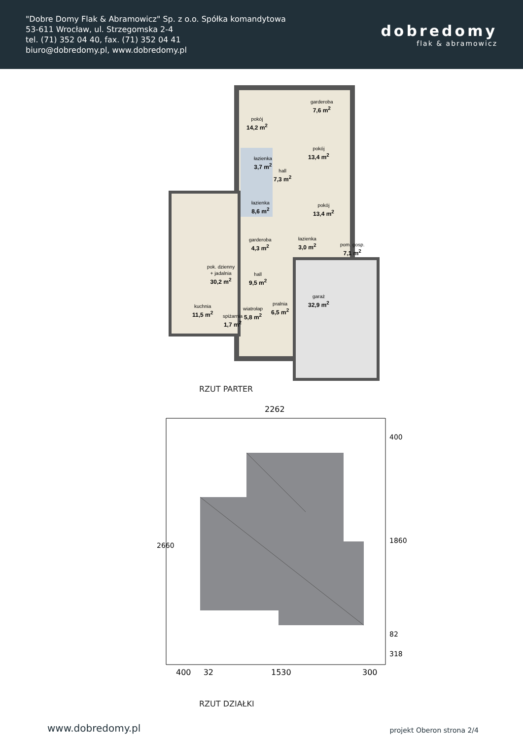"Dobre Domy Flak & Abramowicz" Sp. z o.o. Spółka komandytowa
53-611 Wrocław, ul. Strzegomska 2-4
tel. (71) 352 04 40, fax. (71) 352 04 41
biuro@dobredomy.pl, www.dobredomy.pl
dobredomy
flak & abramowicz
pokój
14,2 m<sup>2</sup>
garderoba
7,6 m<sup>2</sup>
pokój
13,4 m<sup>2</sup>
łazienka
3,7 m<sup>2</sup>
hall
7,3 m<sup>2</sup>
łazienka
8,6 m<sup>2</sup>
pokój
13,4 m<sup>2</sup>
garderoba
4,3 m<sup>2</sup>
łazienka
3,0 m<sup>2</sup>
pom. gosp.
7,1 m<sup>2</sup>
pok. dzienny
+ jadalnia
30,2 m<sup>2</sup>
hall
9,5 m<sup>2</sup>
garaż
32,9 m<sup>2</sup>
kuchnia
11,5 m<sup>2</sup>
pralnia
6,5 m<sup>2</sup>
wiatrołap
5,8 m<sup>2</sup>
spiżarnia
1,7 m<sup>2</sup>
RZUT PARTER
2262
400
1860
82
318
2660
400 32 1530 300
RZUT DZIAŁKI
www.dobredomy.pl projekt Oberon strona 2/4